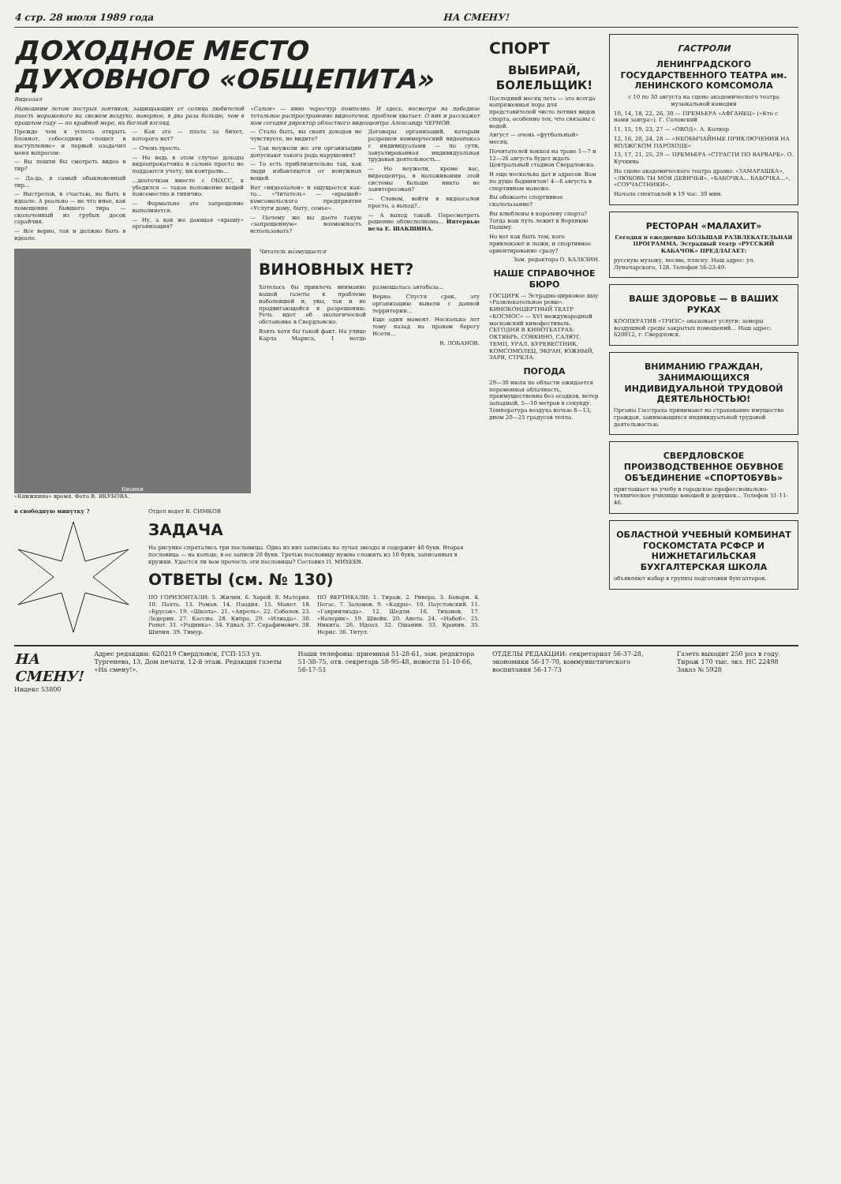4 стр. 28 июля 1989 года НА СМЕНУ!
ДОХОДНОЕ МЕСТО ДУХОВНОГО «ОБЩЕПИТА»
Видеозал
Нынешним летом пестрых зонтиков, защищающих от солнца любителей поесть мороженого на свежем воздухе, наверное, в два раза больше, чем в прошлом году — по крайней мере, на беглый взгляд.
«Салон» — явно чересчур помпезно. И здесь, несмотря на победное тотальное распространение видеоточек, проблем хватает. О них и расскажет нам сегодня директор областного видеоцентра Александр ЧЕРНОВ.
Прежде чем я успела открыть блокнот, собеседник «пошел в наступление» и первый озадачил меня вопросом:
— Вы пошли бы смотреть видео в тир?
— Да-да, в самый обыкновенный тир...
— Выстрелов, к счастью, но быть в идеале. А реально — не что иное, как помещение бывшего тира — сколоченный из грубых досок сарайчик.
— Все верно, так и должно быть в идеале.
— Как это — плата за билет, которого нет?
— Очень просто.
— Но ведь в этом случае доходы видеопрокатчика в салоне просто не поддаются учету, ни контролю...
...деоточкам вместе с ОБХСС, я убедился — такое положение вещей повсеместно и типично.
— Формально это запрещение выполняется.
— Ну, а как же дающая «крышу» организация?
— Стало быть, вы своих доходов не чувствуете, не видите?
— Так неужели же эти организации допускают такого рода нарушения?
— То есть приблизительно так, как люди избавляются от ненужных вещей.
Вот «видеозалон» и ощущается как-то... «Читатель» — «крышей» комсомольского предприятия «Услуги дому, быту, семье».
— Почему же вы даете такую «запрещенную» возможность использовать?
Договоры организаций, которым разрешен коммерческий видеопоказ с индивидуалами — по сути, завуалированная индивидуальная трудовая деятельность...
— Но неужели, кроме вас, видеоцентра, в налаживании этой системы больше никто не заинтересован?
— Словом, войти в видеосалон просто, а выход?..
— А выход такой. Пересмотреть решение облисполкома... Интервью вела Е. ШАКШИНА.
Бианки
«Книжкино» время. Фото В. ЯКУБОВА.
Читатель возмущается
ВИНОВНЫХ НЕТ?
Хотелось бы привлечь внимание вашей газеты к проблеме наболевшей и, увы, так и не продвигающейся к разрешению. Речь идет об экологической обстановке в Свердловске.
Взять хотя бы такой факт. На улице Карла Маркса, 1 негде размещалась автобаза...
Верно. Спустя срок, эту организацию вывели с данной территории...
Еще один момент. Несколько лет тому назад на правом берегу Исети...
В. ЛОБАНОВ.
в свободную минутку ?
Отдел ведет В. СИМКОВ
ЗАДАЧА
На рисунке спрятались три пословицы. Одна из них записана на лучах звезды и содержит 40 букв. Вторая пословица — на кольце, в ее записи 20 букв. Третью пословицу нужно сложить из 10 букв, записанных в кружки. Удастся ли вам прочесть эти пословицы? Составил П. МИХЕЕВ.
ОТВЕТЫ (см. № 130)
ПО ГОРИЗОНТАЛИ: 5. Жилин. 6. Хорей. 8. Материя. 10. Пахта. 13. Роман. 14. Паодия. 15. Макет. 18. «Брусок». 19. «Школа». 21. «Апрель». 22. Соболев. 23. Ледерин. 27. Кассио. 28. Кипра. 29. «Илиада». 30. Ропот. 31. «Родинка». 34. Удвал. 37. Серафимович. 38. Шипин. 39. Тимур.
ПО ВЕРТИКАЛИ: 1. Тираж. 2. Ривера. 3. Боварн. 4. Пегас. 7. Заломов. 9. «Кодры». 10. Паустовский. 11. «Гавриилиада». 12. Шедли. 16. Тихонов. 17. «Валерик». 19. Швейк. 20. Анета. 24. «Набоб». 25. Никита. 26. Идеал. 32. Ошанин. 33. Кроннн. 35. Нерис. 36. Титул.
СПОРТ
ВЫБИРАЙ, БОЛЕЛЬЩИК!
Последний месяц лета — это всегда напряженная пора для представителей чисто летних видов спорта, особенно тех, что связаны с водой.
Август — очень «футбольный» месяц.
Почитателей хоккея на траве 1—7 и 12—26 августа будет ждать Центральный стадион Свердловска.
И еще несколько дат и адресов. Вам по душе бадминтон! 4—6 августа в спортивном манеже.
Вы обожаете спортивное скалолазание?
Вы влюблены в королеву спорта? Тогда ваш путь лежит в Верхнюю Пышму.
Но вот как быть тем, кого привлекают и лыжи, и спортивное ориентирование сразу?
Зам. редактора О. БАЛЕЗИН.
НАШЕ СПРАВОЧНОЕ БЮРО
ГОСЦИРК — Эстрадно-цирковое шоу «Развлекательное ревю». КИНОКОНЦЕРТНЫЙ ТЕАТР «КОСМОС» — XVI международный московский кинофестиваль. СЕГОДНЯ В КИНОТЕАТРАХ: ОКТЯБРЬ, СОВКИНО, САЛЮТ, ТЕМП, УРАЛ, БУРЕВЕСТНИК, КОМСОМОЛЕЦ, ЭКРАН, ЮЖНЫЙ, ЗАРЯ, СТРЕЛА.
ПОГОДА
29—30 июля по области ожидается переменная облачность, преимущественно без осадков, ветер западный, 5—10 метров в секунду. Температура воздуха ночью 8—13, днем 20—25 градусов тепла.
ГАСТРОЛИ
ЛЕНИНГРАДСКОГО ГОСУДАРСТВЕННОГО ТЕАТРА им. ЛЕНИНСКОГО КОМСОМОЛА
с 10 по 30 августа на сцене академического театра музыкальной комедии
10, 14, 18, 22, 26, 30 — ПРЕМЬЕРА «АФГАНЕЦ» («Кто с нами завтра»). Г. Соловский
11, 15, 19, 23, 27 — «ОВОД». А. Колкер
12, 16, 20, 24, 28 — «НЕОБЫЧАЙНЫЕ ПРИКЛЮЧЕНИЯ НА ВОЛЖСКОМ ПАРОХОДЕ»
13, 17, 21, 25, 29 — ПРЕМЬЕРА «СТРАСТИ ПО ВАРВАРЕ». О. Кучкина
На сцене академического театра драмы: «ЗАМАРАШКА», «ЛЮБОВЬ ТЫ МОЯ ДЕВИЧЬЯ», «БАБОЧКА... БАБОЧКА...», «СОУЧАСТНИКИ».
Начало спектаклей в 19 час. 30 мин.
РЕСТОРАН «МАЛАХИТ»
Сегодня и ежедневно БОЛЬШАЯ РАЗВЛЕКАТЕЛЬНАЯ ПРОГРАММА. Эстрадный театр «РУССКИЙ КАБАЧОК» ПРЕДЛАГАЕТ:
русскую музыку, песню, пляску. Наш адрес: ул. Луначарского, 128. Телефон 56-23-49.
ВАШЕ ЗДОРОВЬЕ — В ВАШИХ РУКАХ
КООПЕРАТИВ «ТРИЗС» оказывает услуги: замеры воздушной среды закрытых помещений... Наш адрес: 620012, г. Свердловск.
ВНИМАНИЮ ГРАЖДАН, ЗАНИМАЮЩИХСЯ ИНДИВИДУАЛЬНОЙ ТРУДОВОЙ ДЕЯТЕЛЬНОСТЬЮ!
Органы Госстраха принимают на страхование имущество граждан, занимающихся индивидуальной трудовой деятельностью.
СВЕРДЛОВСКОЕ ПРОИЗВОДСТВЕННОЕ ОБУВНОЕ ОБЪЕДИНЕНИЕ «СПОРТОБУВЬ»
приглашает на учебу в городское профессионально-техническое училище юношей и девушек... Телефон 51-11-46.
ОБЛАСТНОЙ УЧЕБНЫЙ КОМБИНАТ ГОСКОМСТАТА РСФСР И НИЖНЕТАГИЛЬСКАЯ БУХГАЛТЕРСКАЯ ШКОЛА
объявляют набор в группы подготовки бухгалтеров.
НА СМЕНУ!
Индекс 53800
Адрес редакции: 620219 Свердловск, ГСП-153 ул. Тургенева, 13, Дом печати, 12-й этаж. Редакция газеты «На смену!».
Наши телефоны: приемная 51-28-61, зам. редактора 51-38-75, отв. секретарь 58-95-48, новости 51-10-66, 56-17-51
ОТДЕЛЫ РЕДАКЦИИ: секретариат 56-37-28, экономики 56-17-70, коммунистического воспитания 56-17-73
Газета выходит 250 раз в году. Тираж 170 тыс. экз. НС 22498 Заказ № 5928